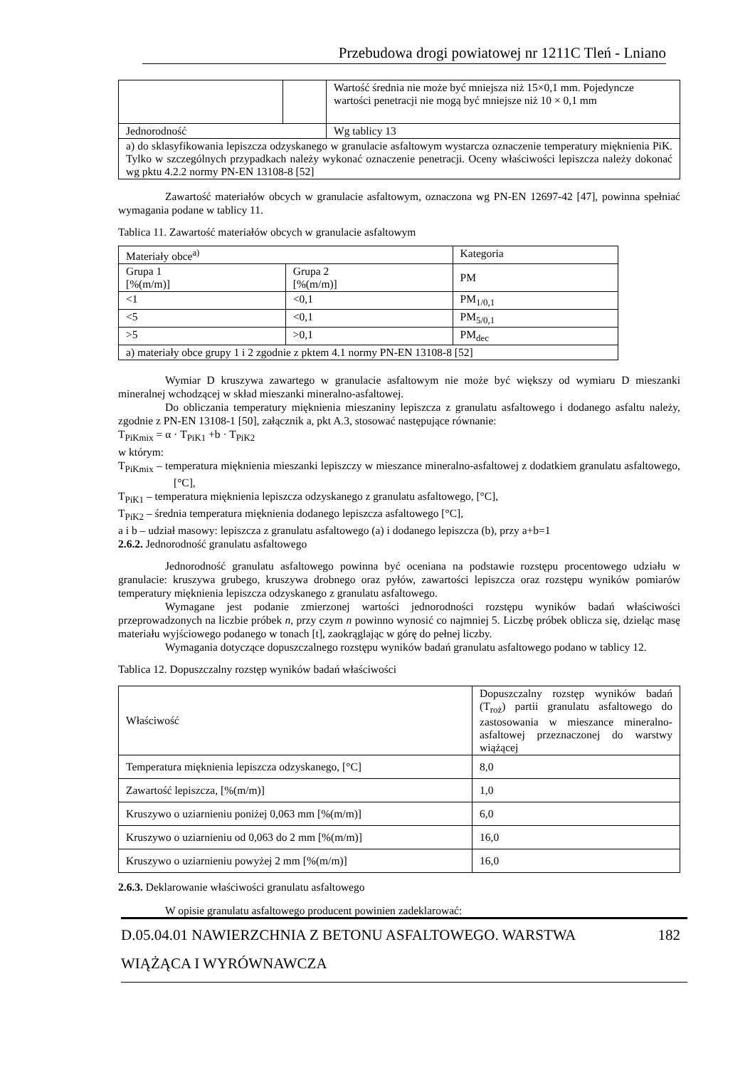Przebudowa drogi powiatowej nr 1211C Tleń - Lniano
| | | Wartość średnia nie może być mniejsza niż 15×0,1 mm. Pojedyncze wartości penetracji nie mogą być mniejsze niż 10 × 0,1 mm |
| Jednorodność | | Wg tablicy 13 |
| a) do sklasyfikowania lepiszcza odzyskanego w granulacie asfaltowym wystarcza oznaczenie temperatury mięknienia PiK. Tylko w szczególnych przypadkach należy wykonać oznaczenie penetracji. Oceny właściwości lepiszcza należy dokonać wg pktu 4.2.2 normy PN-EN 13108-8 [52] | | |
Zawartość materiałów obcych w granulacie asfaltowym, oznaczona wg PN-EN 12697-42 [47], powinna spełniać wymagania podane w tablicy 11.
Tablica 11. Zawartość materiałów obcych w granulacie asfaltowym
| Materiały obce<sup>a)</sup> | | Kategoria |
| --- | --- | --- |
| Grupa 1 [%(m/m)] | Grupa 2 [%(m/m)] | PM |
| <1 | <0,1 | PM<sub>1/0,1</sub> |
| <5 | <0,1 | PM<sub>5/0,1</sub> |
| >5 | >0,1 | PM<sub>dec</sub> |
| a) materiały obce grupy 1 i 2 zgodnie z pktem 4.1 normy PN-EN 13108-8 [52] | | |
Wymiar D kruszywa zawartego w granulacie asfaltowym nie może być większy od wymiaru D mieszanki mineralnej wchodzącej w skład mieszanki mineralno-asfaltowej.
Do obliczania temperatury mięknienia mieszaniny lepiszcza z granulatu asfaltowego i dodanego asfaltu należy, zgodnie z PN-EN 13108-1 [50], załącznik a, pkt A.3, stosować następujące równanie:
T<sub>PiKmix</sub> = α · T<sub>PiK1</sub> +b · T<sub>PiK2</sub>
w którym:
T<sub>PiKmix</sub> – temperatura mięknienia mieszanki lepiszczy w mieszance mineralno-asfaltowej z dodatkiem granulatu asfaltowego, [°C],
T<sub>PiK1</sub> – temperatura mięknienia lepiszcza odzyskanego z granulatu asfaltowego, [°C],
T<sub>PiK2</sub> – średnia temperatura mięknienia dodanego lepiszcza asfaltowego [°C],
a i b – udział masowy: lepiszcza z granulatu asfaltowego (a) i dodanego lepiszcza (b), przy a+b=1
2.6.2. Jednorodność granulatu asfaltowego
Jednorodność granulatu asfaltowego powinna być oceniana na podstawie rozstępu procentowego udziału w granulacie: kruszywa grubego, kruszywa drobnego oraz pyłów, zawartości lepiszcza oraz rozstępu wyników pomiarów temperatury mięknienia lepiszcza odzyskanego z granulatu asfaltowego.
Wymagane jest podanie zmierzonej wartości jednorodności rozstępu wyników badań właściwości przeprowadzonych na liczbie próbek n, przy czym n powinno wynosić co najmniej 5. Liczbę próbek oblicza się, dzieląc masę materiału wyjściowego podanego w tonach [t], zaokrąglając w górę do pełnej liczby.
Wymagania dotyczące dopuszczalnego rozstępu wyników badań granulatu asfaltowego podano w tablicy 12.
Tablica 12. Dopuszczalny rozstęp wyników badań właściwości
| Właściwość | Dopuszczalny rozstęp wyników badań (T<sub>roż</sub>) partii granulatu asfaltowego do zastosowania w mieszance mineralno-asfaltowej przeznaczonej do warstwy wiążącej |
| Temperatura mięknienia lepiszcza odzyskanego, [°C] | 8,0 |
| Zawartość lepiszcza, [%(m/m)] | 1,0 |
| Kruszywo o uziarnieniu poniżej 0,063 mm [%(m/m)] | 6,0 |
| Kruszywo o uziarnieniu od 0,063 do 2 mm [%(m/m)] | 16,0 |
| Kruszywo o uziarnieniu powyżej 2 mm [%(m/m)] | 16,0 |
2.6.3. Deklarowanie właściwości granulatu asfaltowego
W opisie granulatu asfaltowego producent powinien zadeklarować:
D.05.04.01 NAWIERZCHNIA Z BETONU ASFALTOWEGO. WARSTWA 182
WIĄŻĄCA I WYRÓWNAWCZA